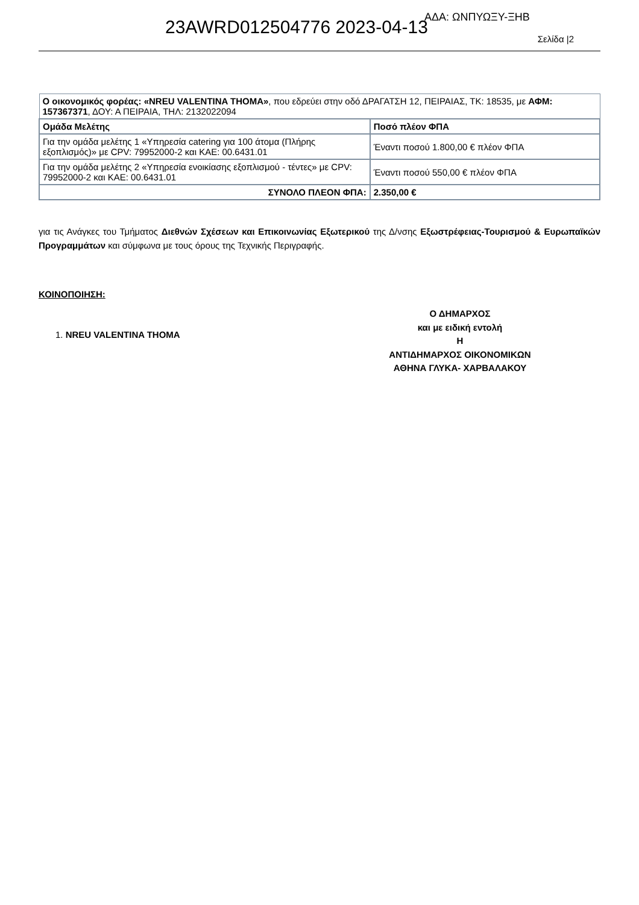23AWRD012504776 2023-04-13 ΑΔΑ: ΩΝΠΥΩΞΥ-ΞΗΒ
Σελίδα |2
| Ο οικονομικός φορέας: «NREU VALENTINA THOMA» , που εδρεύει στην οδό ΔΡΑΓΑΤΣΗ 12, ΠΕΙΡΑΙΑΣ, ΤΚ: 18535, με ΑΦΜ: 157367371 , ΔΟΥ: Α ΠΕΙΡΑΙΑ, ΤΗΛ: 2132022094 | |
| Ομάδα Μελέτης | Ποσό πλέον ΦΠΑ |
| Για την ομάδα μελέτης 1 «Υπηρεσία catering για 100 άτομα (Πλήρης εξοπλισμός)» με CPV: 79952000-2 και ΚΑΕ: 00.6431.01 | Έναντι ποσού 1.800,00 € πλέον ΦΠΑ |
| Για την ομάδα μελέτης 2 «Υπηρεσία ενοικίασης εξοπλισμού - τέντες» με CPV: 79952000-2 και ΚΑΕ: 00.6431.01 | Έναντι ποσού 550,00 € πλέον ΦΠΑ |
| ΣΥΝΟΛΟ ΠΛΕΟΝ ΦΠΑ: | 2.350,00 € |
για τις Ανάγκες του Τμήματος Διεθνών Σχέσεων και Επικοινωνίας Εξωτερικού της Δ/νσης Εξωστρέφειας-Τουρισμού & Ευρωπαϊκών Προγραμμάτων και σύμφωνα με τους όρους της Τεχνικής Περιγραφής.
ΚΟΙΝΟΠΟΙΗΣΗ:
1. NREU VALENTINA THOMA
Ο ΔΗΜΑΡΧΟΣ
και με ειδική εντολή
Η
ΑΝΤΙΔΗΜΑΡΧΟΣ ΟΙΚΟΝΟΜΙΚΩΝ
ΑΘΗΝΑ ΓΛΥΚΑ- ΧΑΡΒΑΛΑΚΟΥ